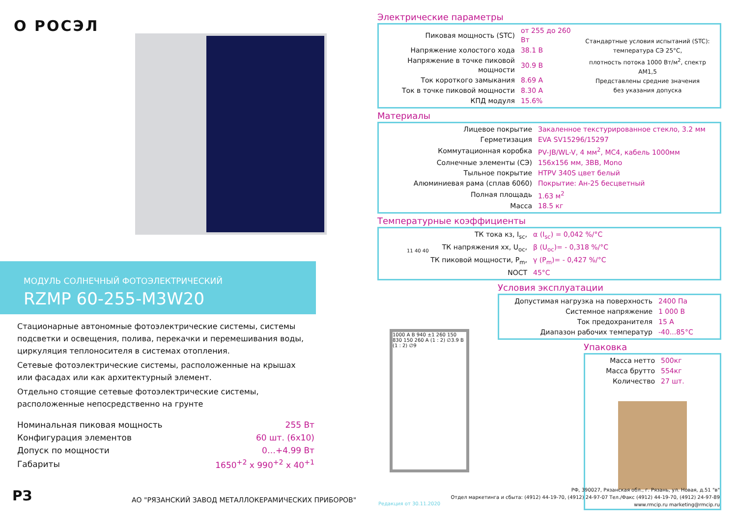O РОСЭЛ
МОДУЛЬ СОЛНЕЧНЫЙ ФОТОЭЛЕКТРИЧЕСКИЙ
RZMP 60-255-M3W20
Стационарные автономные фотоэлектрические системы, системы подсветки и освещения, полива, перекачки и перемешивания воды, циркуляция теплоносителя в системах отопления.
Сетевые фотоэлектрические системы, расположенные на крышах или фасадах или как архитектурный элемент.
Отдельно стоящие сетевые фотоэлектрические системы, расположенные непосредственно на грунте
| Номинальная пиковая мощность | 255 Вт |
| Конфигурация элементов | 60 шт. (6x10) |
| Допуск по мощности | 0…+4.99 Вт |
| Габариты | 1650<sup>+2</sup> x 990<sup>+2</sup> x 40<sup>+1</sup> |
РЗ
АО "РЯЗАНСКИЙ ЗАВОД МЕТАЛЛОКЕРАМИЧЕСКИХ ПРИБОРОВ"
Электрические параметры
| Пиковая мощность (STC) | от 255 до 260 Вт | Стандартные условия испытаний (STC): температура СЭ 25°С, плотность потока 1000 Вт/м<sup>2</sup>, спектр АМ1,5 Представлены средние значения без указания допуска |
| Напряжение холостого хода | 38.1 В | |
| Напряжение в точке пиковой мощности | 30.9 В | |
| Ток короткого замыкания | 8.69 А | |
| Ток в точке пиковой мощности | 8.30 А | |
| КПД модуля | 15.6% | |
Материалы
| Лицевое покрытие | Закаленное текстурированное стекло, 3.2 мм |
| Герметизация | EVA SV15296/15297 |
| Коммутационная коробка | PV-JB/WL-V, 4 мм<sup>2</sup>, МС4, кабель 1000мм |
| Солнечные элементы (СЭ) | 156x156 мм, 3BB, Mono |
| Тыльное покрытие | HTPV 340S цвет белый |
| Алюминиевая рама (сплав 6060) | Покрытие: Ан-25 бесцветный |
| Полная площадь | 1.63 м<sup>2</sup> |
| Масса | 18.5 кг |
Температурные коэффициенты
| ТК тока кз, I<sub>sc</sub>, | α (I<sub>sc</sub>) = 0,042 %/°С |
| ТК напряжения хх, U<sub>oc</sub>, | β (U<sub>oc</sub>)= - 0,318 %/°С |
| ТК пиковой мощности, P<sub>m</sub>, | γ (P<sub>m</sub>)= - 0,427 %/°С |
| NOCT | 45°С |
Условия эксплуатации
| Допустимая нагрузка на поверхность | 2400 Па |
| Системное напряжение | 1 000 В |
| Ток предохранителя | 15 А |
| Диапазон рабочих температур | -40...85°С |
Упаковка
| Масса нетто | 500кг |
| Масса брутто | 554кг |
| Количество | 27 шт. |
11 40 40
1000 A B 940 ±1 260 150 830 150 260 A (1 : 2) ∅3.9 B (1 : 2) ∅9
Редакция от 30.11.2020
РФ, 390027, Рязанская обл., г. Рязань, ул. Новая, д.51 "в"
Отдел маркетинга и сбыта: (4912) 44-19-70, (4912) 24-97-07 Тел./Факс (4912) 44-19-70, (4912) 24-97-89
www.rmcip.ru marketing@rmcip.ru